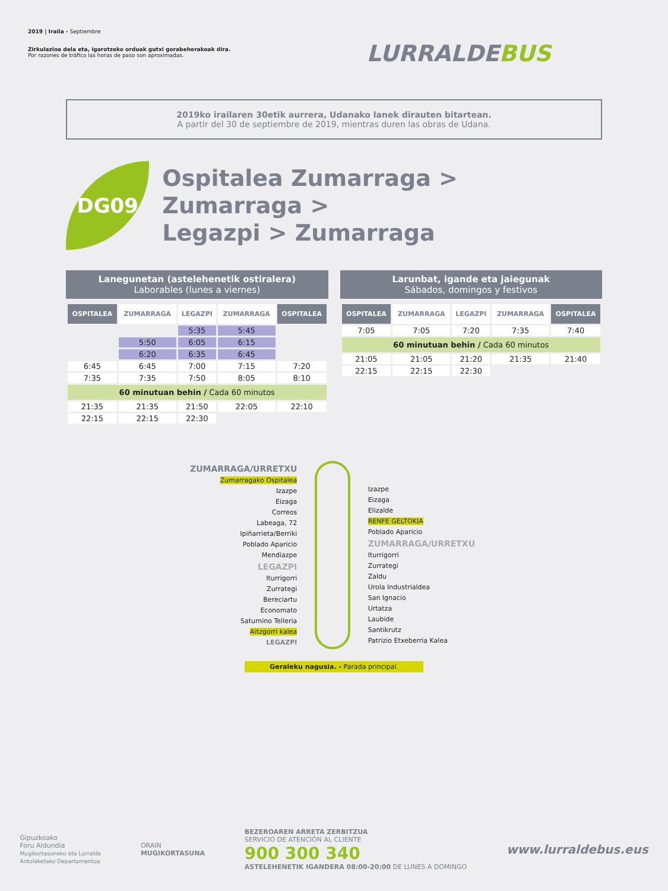2019 | Iraila - Septiembre
Zirkulazioa dela eta, igarotzeko orduak gutxi gorabeherakoak dira.
Por razones de tráfico las horas de paso son aproximadas.
LURRALDEBUS
2019ko irailaren 30etik aurrera, Udanako lanek dirauten bitartean.
A partir del 30 de septiembre de 2019, mientras duren las obras de Udana.
DG09
Ospitalea Zumarraga > Zumarraga >
Legazpi > Zumarraga
Lanegunetan (astelehenetik ostiralera)
Laborables (lunes a viernes)
| OSPITALEA | ZUMARRAGA | LEGAZPI | ZUMARRAGA | OSPITALEA |
| --- | --- | --- | --- | --- |
| | | 5:35 | 5:45 | |
| | 5:50 | 6:05 | 6:15 | |
| | 6:20 | 6:35 | 6:45 | |
| 6:45 | 6:45 | 7:00 | 7:15 | 7:20 |
| 7:35 | 7:35 | 7:50 | 8:05 | 8:10 |
| 60 minutuan behin / Cada 60 minutos | | | | |
| 21:35 | 21:35 | 21:50 | 22:05 | 22:10 |
| 22:15 | 22:15 | 22:30 | | |
Larunbat, igande eta jaiegunak
Sábados, domingos y festivos
| OSPITALEA | ZUMARRAGA | LEGAZPI | ZUMARRAGA | OSPITALEA |
| --- | --- | --- | --- | --- |
| 7:05 | 7:05 | 7:20 | 7:35 | 7:40 |
| 60 minutuan behin / Cada 60 minutos | | | | |
| 21:05 | 21:05 | 21:20 | 21:35 | 21:40 |
| 22:15 | 22:15 | 22:30 | | |
ZUMARRAGA/URRETXU
Zumarragako Ospitalea
Izazpe
Eizaga
Correos
Labeaga, 72
Ipiñarrieta/Berriki
Poblado Aparicio
Mendiazpe
LEGAZPI
Iturrigorri
Zurrategi
Bereciartu
Economato
Saturnino Telleria
Aitzgorri kalea
LEGAZPI
Izazpe
Eizaga
Elizalde
RENFE GELTOKIA
Poblado Aparicio
ZUMARRAGA/URRETXU
Iturrigorri
Zurrategi
Zaldu
Urola Industrialdea
San Ignacio
Urtatza
Laubide
Santikrutz
Patrizio Etxeberria Kalea
Geraleku nagusia. - Parada principal.
Gipuzkoako
Foru Aldundia
Mugikortasuneko eta Lurralde
Antolaketako Departamentua
ORAIN
MUGIKORTASUNA
BEZEROAREN ARRETA ZERBITZUA
SERVICIO DE ATENCIÓN AL CLIENTE
900 300 340
ASTELEHENETIK IGANDERA 08:00-20:00 DE LUNES A DOMINGO
www.lurraldebus.eus